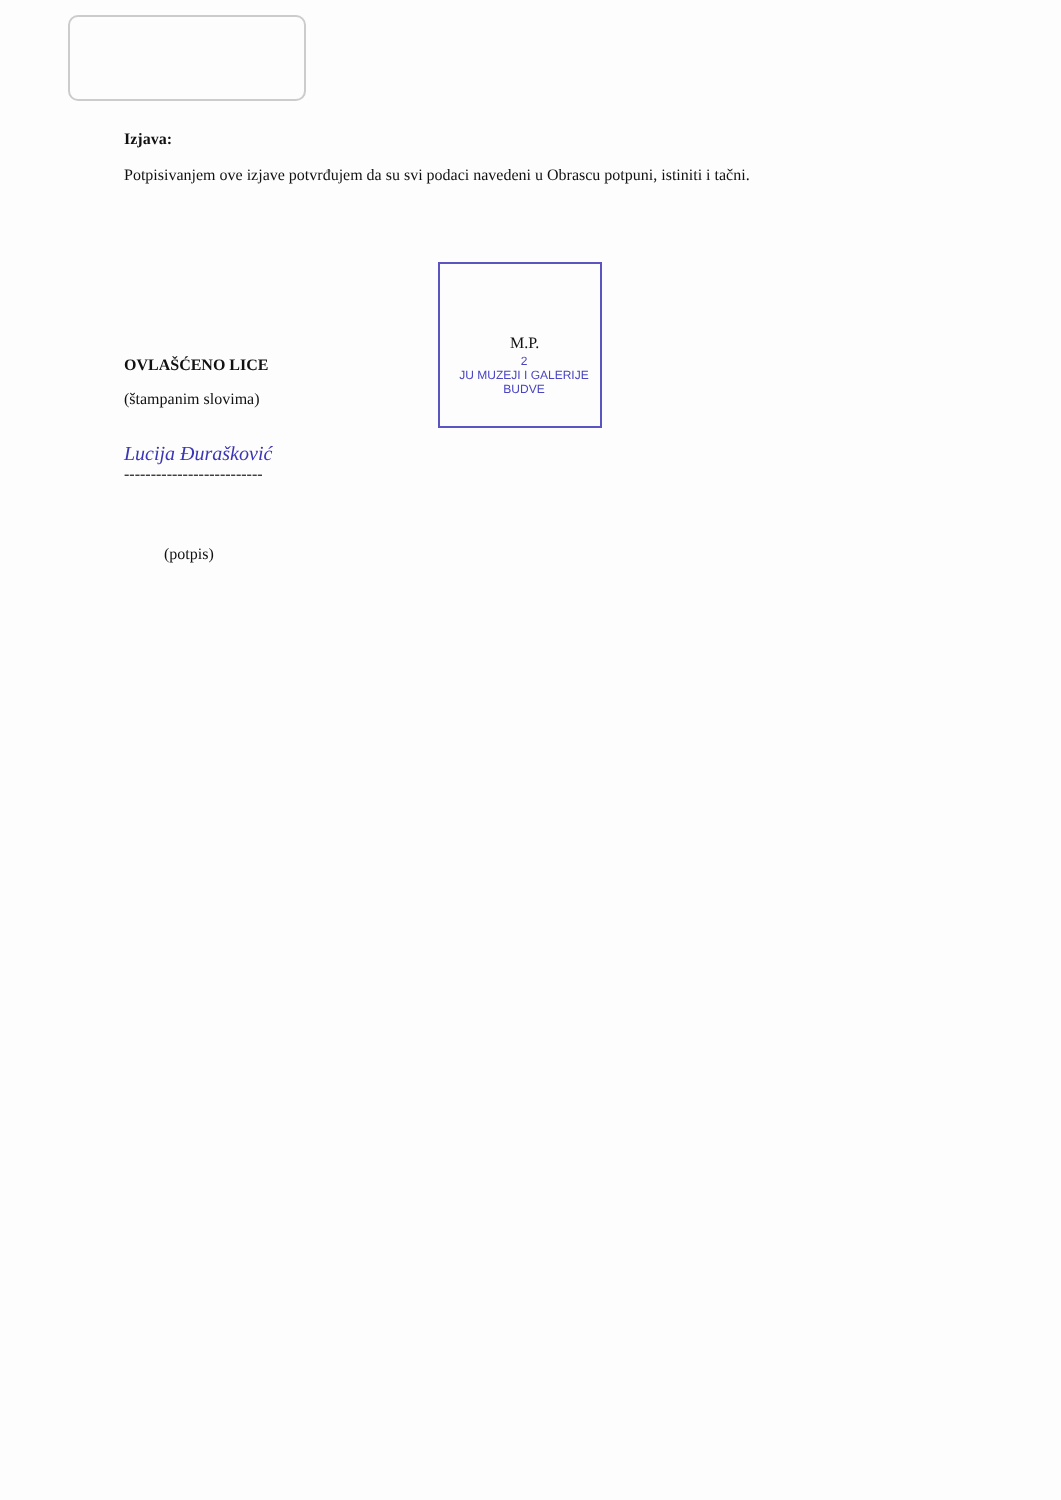Izjava:
Potpisivanjem ove izjave potvrđujem da su svi podaci navedeni u Obrascu potpuni, istiniti i tačni.
M.P.
2
JU MUZEJI I GALERIJE
BUDVE
OVLAŠĆENO LICE
(štampanim slovima)
Lucija Đurašković
--------------------------
(potpis)